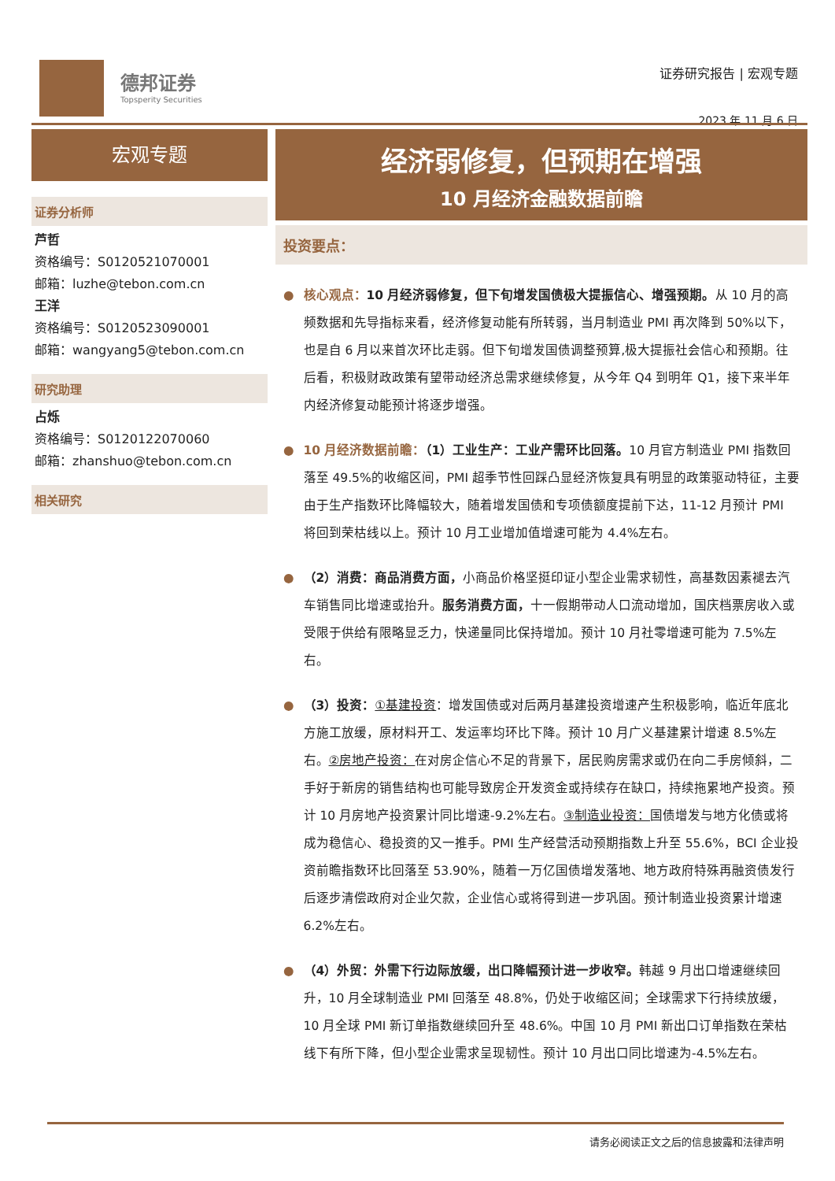德邦证券
Topsperity Securities
证券研究报告 | 宏观专题
2023 年 11 月 6 日
宏观专题
证券分析师
芦哲
资格编号：S0120521070001
邮箱：luzhe@tebon.com.cn
王洋
资格编号：S0120523090001
邮箱：wangyang5@tebon.com.cn
研究助理
占烁
资格编号：S0120122070060
邮箱：zhanshuo@tebon.com.cn
相关研究
经济弱修复，但预期在增强
10 月经济金融数据前瞻
投资要点：
● 核心观点：10 月经济弱修复，但下旬增发国债极大提振信心、增强预期。从 10 月的高频数据和先导指标来看，经济修复动能有所转弱，当月制造业 PMI 再次降到 50%以下，也是自 6 月以来首次环比走弱。但下旬增发国债调整预算,极大提振社会信心和预期。往后看，积极财政政策有望带动经济总需求继续修复，从今年 Q4 到明年 Q1，接下来半年内经济修复动能预计将逐步增强。
● 10 月经济数据前瞻：（1）工业生产：工业产需环比回落。10 月官方制造业 PMI 指数回落至 49.5%的收缩区间，PMI 超季节性回踩凸显经济恢复具有明显的政策驱动特征，主要由于生产指数环比降幅较大，随着增发国债和专项债额度提前下达，11-12 月预计 PMI 将回到荣枯线以上。预计 10 月工业增加值增速可能为 4.4%左右。
● （2）消费：商品消费方面，小商品价格坚挺印证小型企业需求韧性，高基数因素褪去汽车销售同比增速或抬升。服务消费方面，十一假期带动人口流动增加，国庆档票房收入或受限于供给有限略显乏力，快递量同比保持增加。预计 10 月社零增速可能为 7.5%左右。
● （3）投资：①基建投资：增发国债或对后两月基建投资增速产生积极影响，临近年底北方施工放缓，原材料开工、发运率均环比下降。预计 10 月广义基建累计增速 8.5%左右。②房地产投资：在对房企信心不足的背景下，居民购房需求或仍在向二手房倾斜，二手好于新房的销售结构也可能导致房企开发资金或持续存在缺口，持续拖累地产投资。预计 10 月房地产投资累计同比增速-9.2%左右。③制造业投资：国债增发与地方化债或将成为稳信心、稳投资的又一推手。PMI 生产经营活动预期指数上升至 55.6%，BCI 企业投资前瞻指数环比回落至 53.90%，随着一万亿国债增发落地、地方政府特殊再融资债发行后逐步清偿政府对企业欠款，企业信心或将得到进一步巩固。预计制造业投资累计增速 6.2%左右。
● （4）外贸：外需下行边际放缓，出口降幅预计进一步收窄。韩越 9 月出口增速继续回升，10 月全球制造业 PMI 回落至 48.8%，仍处于收缩区间；全球需求下行持续放缓，10 月全球 PMI 新订单指数继续回升至 48.6%。中国 10 月 PMI 新出口订单指数在荣枯线下有所下降，但小型企业需求呈现韧性。预计 10 月出口同比增速为-4.5%左右。
请务必阅读正文之后的信息披露和法律声明